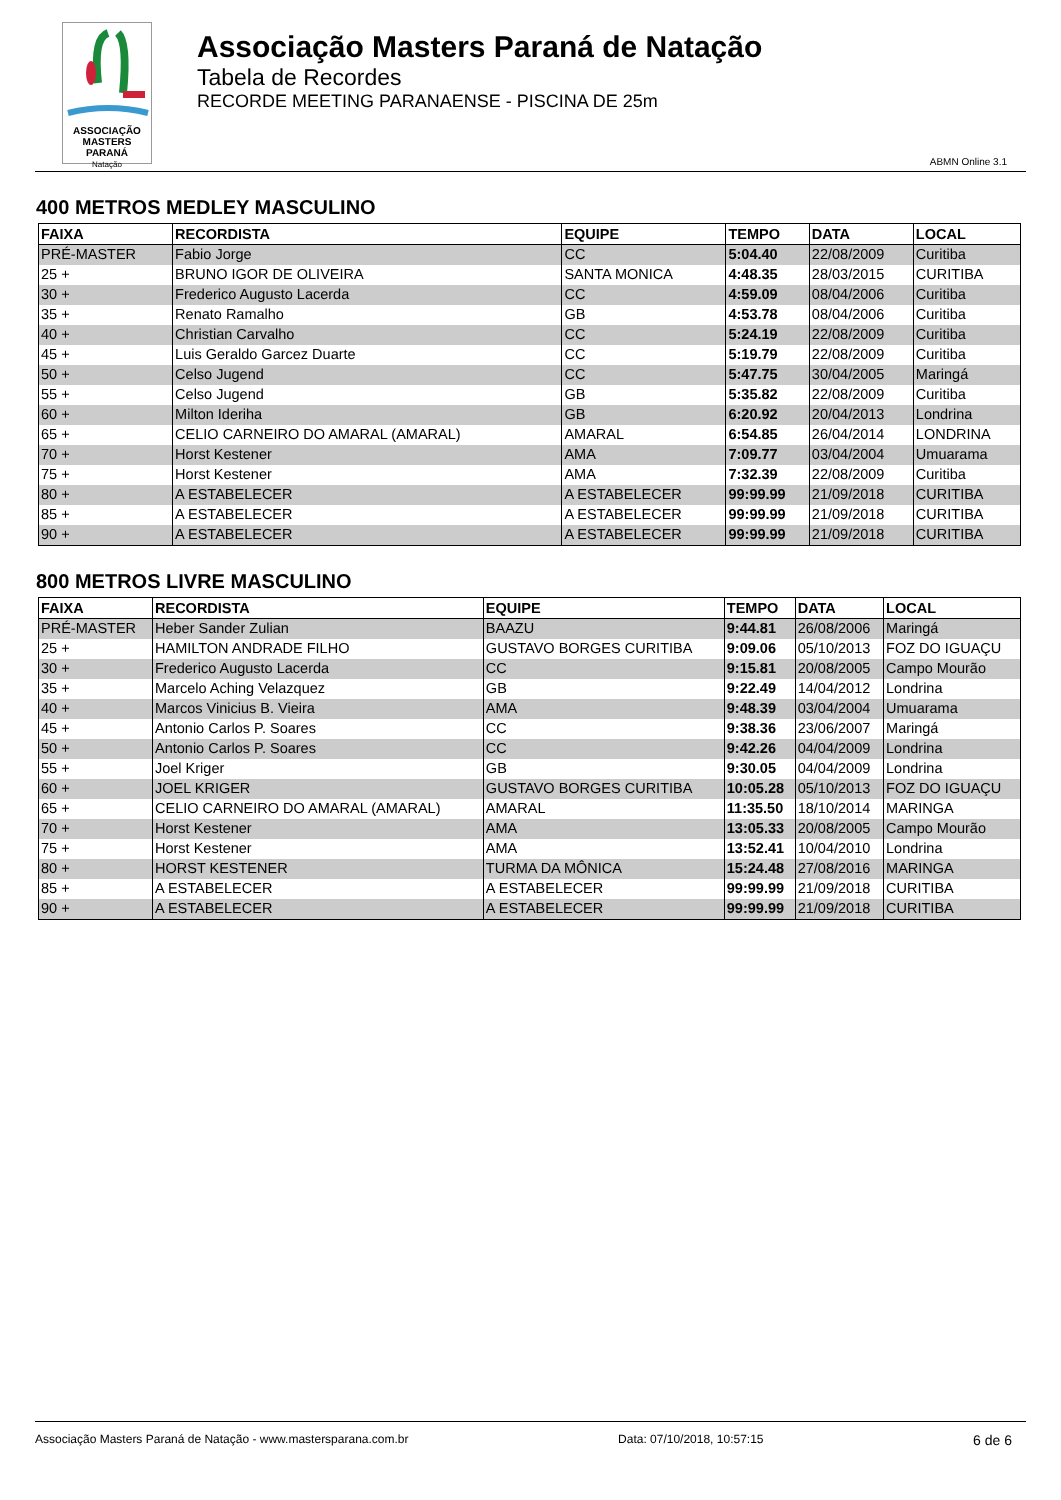ASSOCIAÇÃO
MASTERS PARANÁ
Natação
Associação Masters Paraná de Natação
Tabela de Recordes
RECORDE MEETING PARANAENSE - PISCINA DE 25m
ABMN Online 3.1
400 METROS MEDLEY MASCULINO
| FAIXA | RECORDISTA | EQUIPE | TEMPO | DATA | LOCAL |
| --- | --- | --- | --- | --- | --- |
| PRÉ-MASTER | Fabio Jorge | CC | 5:04.40 | 22/08/2009 | Curitiba |
| 25 + | BRUNO IGOR DE OLIVEIRA | SANTA MONICA | 4:48.35 | 28/03/2015 | CURITIBA |
| 30 + | Frederico Augusto Lacerda | CC | 4:59.09 | 08/04/2006 | Curitiba |
| 35 + | Renato Ramalho | GB | 4:53.78 | 08/04/2006 | Curitiba |
| 40 + | Christian Carvalho | CC | 5:24.19 | 22/08/2009 | Curitiba |
| 45 + | Luis Geraldo Garcez Duarte | CC | 5:19.79 | 22/08/2009 | Curitiba |
| 50 + | Celso Jugend | CC | 5:47.75 | 30/04/2005 | Maringá |
| 55 + | Celso Jugend | GB | 5:35.82 | 22/08/2009 | Curitiba |
| 60 + | Milton Ideriha | GB | 6:20.92 | 20/04/2013 | Londrina |
| 65 + | CELIO CARNEIRO DO AMARAL (AMARAL) | AMARAL | 6:54.85 | 26/04/2014 | LONDRINA |
| 70 + | Horst Kestener | AMA | 7:09.77 | 03/04/2004 | Umuarama |
| 75 + | Horst Kestener | AMA | 7:32.39 | 22/08/2009 | Curitiba |
| 80 + | A ESTABELECER | A ESTABELECER | 99:99.99 | 21/09/2018 | CURITIBA |
| 85 + | A ESTABELECER | A ESTABELECER | 99:99.99 | 21/09/2018 | CURITIBA |
| 90 + | A ESTABELECER | A ESTABELECER | 99:99.99 | 21/09/2018 | CURITIBA |
800 METROS LIVRE MASCULINO
| FAIXA | RECORDISTA | EQUIPE | TEMPO | DATA | LOCAL |
| --- | --- | --- | --- | --- | --- |
| PRÉ-MASTER | Heber Sander Zulian | BAAZU | 9:44.81 | 26/08/2006 | Maringá |
| 25 + | HAMILTON ANDRADE FILHO | GUSTAVO BORGES CURITIBA | 9:09.06 | 05/10/2013 | FOZ DO IGUAÇU |
| 30 + | Frederico Augusto Lacerda | CC | 9:15.81 | 20/08/2005 | Campo Mourão |
| 35 + | Marcelo Aching Velazquez | GB | 9:22.49 | 14/04/2012 | Londrina |
| 40 + | Marcos Vinicius B. Vieira | AMA | 9:48.39 | 03/04/2004 | Umuarama |
| 45 + | Antonio Carlos P. Soares | CC | 9:38.36 | 23/06/2007 | Maringá |
| 50 + | Antonio Carlos P. Soares | CC | 9:42.26 | 04/04/2009 | Londrina |
| 55 + | Joel Kriger | GB | 9:30.05 | 04/04/2009 | Londrina |
| 60 + | JOEL KRIGER | GUSTAVO BORGES CURITIBA | 10:05.28 | 05/10/2013 | FOZ DO IGUAÇU |
| 65 + | CELIO CARNEIRO DO AMARAL (AMARAL) | AMARAL | 11:35.50 | 18/10/2014 | MARINGA |
| 70 + | Horst Kestener | AMA | 13:05.33 | 20/08/2005 | Campo Mourão |
| 75 + | Horst Kestener | AMA | 13:52.41 | 10/04/2010 | Londrina |
| 80 + | HORST KESTENER | TURMA DA MÔNICA | 15:24.48 | 27/08/2016 | MARINGA |
| 85 + | A ESTABELECER | A ESTABELECER | 99:99.99 | 21/09/2018 | CURITIBA |
| 90 + | A ESTABELECER | A ESTABELECER | 99:99.99 | 21/09/2018 | CURITIBA |
Associação Masters Paraná de Natação - www.mastersparana.com.br Data: 07/10/2018, 10:57:15 6 de 6